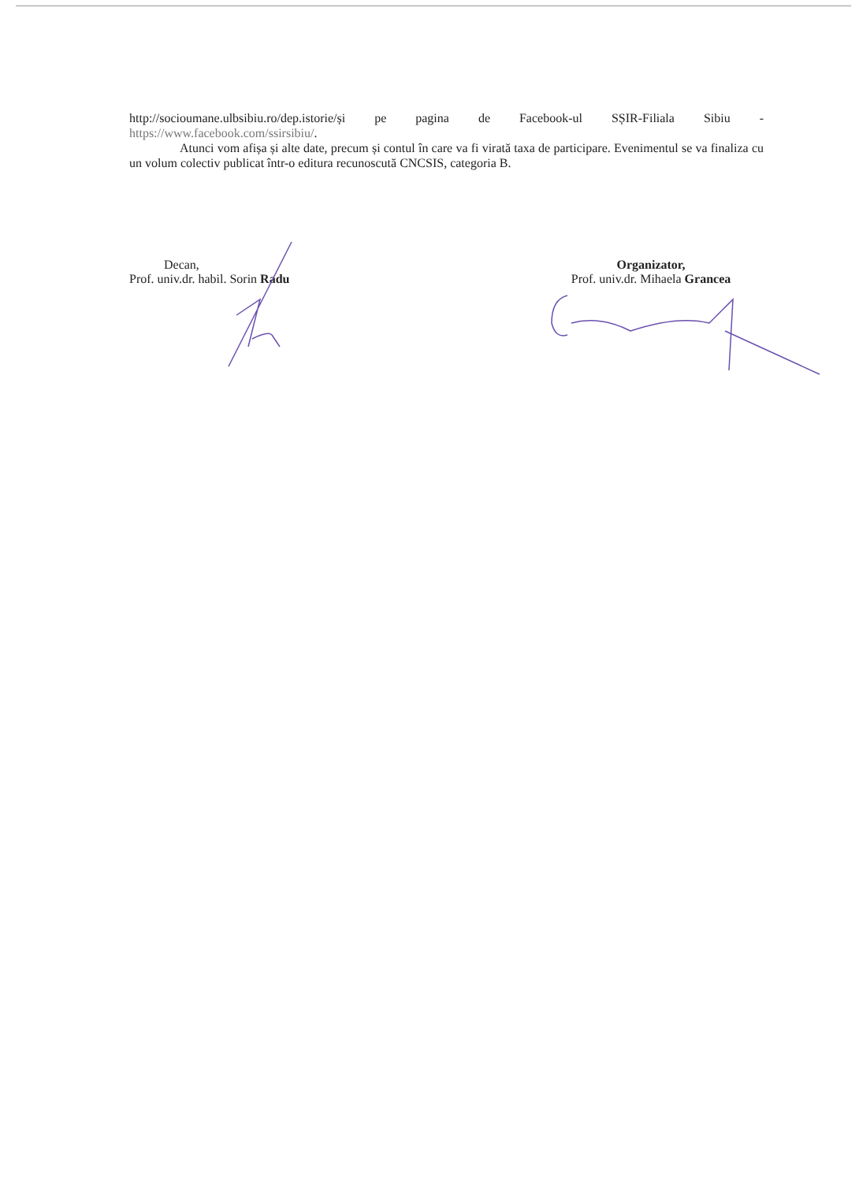http://socioumane.ulbsibiu.ro/dep.istorie/și pe pagina de Facebook-ul SȘIR-Filiala Sibiu - https://www.facebook.com/ssirsibiu/.
Atunci vom afișa și alte date, precum și contul în care va fi virată taxa de participare. Evenimentul se va finaliza cu un volum colectiv publicat într-o editura recunoscută CNCSIS, categoria B.
Decan,
Prof. univ.dr. habil. Sorin Radu
Organizator,
Prof. univ.dr. Mihaela Grancea